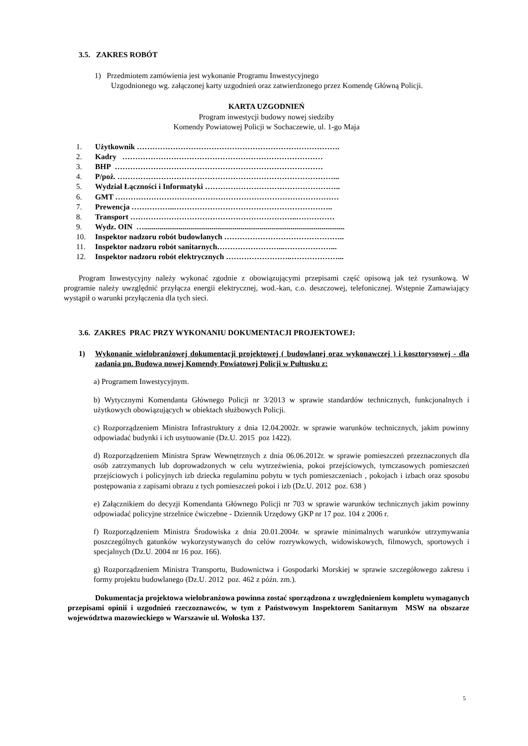3.5. ZAKRES ROBÓT
1) Przedmiotem zamówienia jest wykonanie Programu Inwestycyjnego
Uzgodnionego wg. załączonej karty uzgodnień oraz zatwierdzonego przez Komendę Główną Policji.
KARTA UZGODNIEŃ
Program inwestycji budowy nowej siedziby
Komendy Powiatowej Policji w Sochaczewie, ul. 1-go Maja
1. Użytkownik …………………………………………………………………….
2. Kadry ……………………………………………………………………
3. BHP ………………………………………………………………………
4. P/poż. …………………………………………………………………………...
5. Wydział Łączności i Informatyki ……………………………………………..
6. GMT ……………………………………………………………………………
7. Prewencja ……………..……………………………………………………..
8. Transport ………………………………………………………..……………
9. Wydz. OIN …........................................................................................................
10. Inspektor nadzoru robót budowlanych ………………………………………..
11. Inspektor nadzoru robót sanitarnych……………………...………………...
12. Inspektor nadzoru robót elektrycznych ……………………..………………...
Program Inwestycyjny należy wykonać zgodnie z obowiązującymi przepisami część opisową jak też rysunkową. W programie należy uwzględnić przyłącza energii elektrycznej, wod.-kan, c.o. deszczowej, telefonicznej. Wstępnie Zamawiający wystąpił o warunki przyłączenia dla tych sieci.
3.6. ZAKRES PRAC PRZY WYKONANIU DOKUMENTACJI PROJEKTOWEJ:
1) Wykonanie wielobranżowej dokumentacji projektowej ( budowlanej oraz wykonawczej ) i kosztorysowej - dla zadania pn. Budowa nowej Komendy Powiatowej Policji w Pułtusku z:
a) Programem Inwestycyjnym.
b) Wytycznymi Komendanta Głównego Policji nr 3/2013 w sprawie standardów technicznych, funkcjonalnych i użytkowych obowiązujących w obiektach służbowych Policji.
c) Rozporządzeniem Ministra Infrastruktury z dnia 12.04.2002r. w sprawie warunków technicznych, jakim powinny odpowiadać budynki i ich usytuowanie (Dz.U. 2015 poz 1422).
d) Rozporządzeniem Ministra Spraw Wewnętrznych z dnia 06.06.2012r. w sprawie pomieszczeń przeznaczonych dla osób zatrzymanych lub doprowadzonych w celu wytrzeźwienia, pokoi przejściowych, tymczasowych pomieszczeń przejściowych i policyjnych izb dziecka regulaminu pobytu w tych pomieszczeniach , pokojach i izbach oraz sposobu postępowania z zapisami obrazu z tych pomieszczeń pokoi i izb (Dz.U. 2012 poz. 638 )
e) Załącznikiem do decyzji Komendanta Głównego Policji nr 703 w sprawie warunków technicznych jakim powinny odpowiadać policyjne strzelnice ćwiczebne - Dziennik Urzędowy GKP nr 17 poz. 104 z 2006 r.
f) Rozporządzeniem Ministra Środowiska z dnia 20.01.2004r. w sprawie minimalnych warunków utrzymywania poszczególnych gatunków wykorzystywanych do celów rozrywkowych, widowiskowych, filmowych, sportowych i specjalnych (Dz.U. 2004 nr 16 poz. 166).
g) Rozporządzeniem Ministra Transportu, Budownictwa i Gospodarki Morskiej w sprawie szczegółowego zakresu i formy projektu budowlanego (Dz.U. 2012 poz. 462 z późn. zm.).
Dokumentacja projektowa wielobranżowa powinna zostać sporządzona z uwzględnieniem kompletu wymaganych przepisami opinii i uzgodnień rzeczoznawców, w tym z Państwowym Inspektorem Sanitarnym MSW na obszarze województwa mazowieckiego w Warszawie ul. Wołoska 137.
5